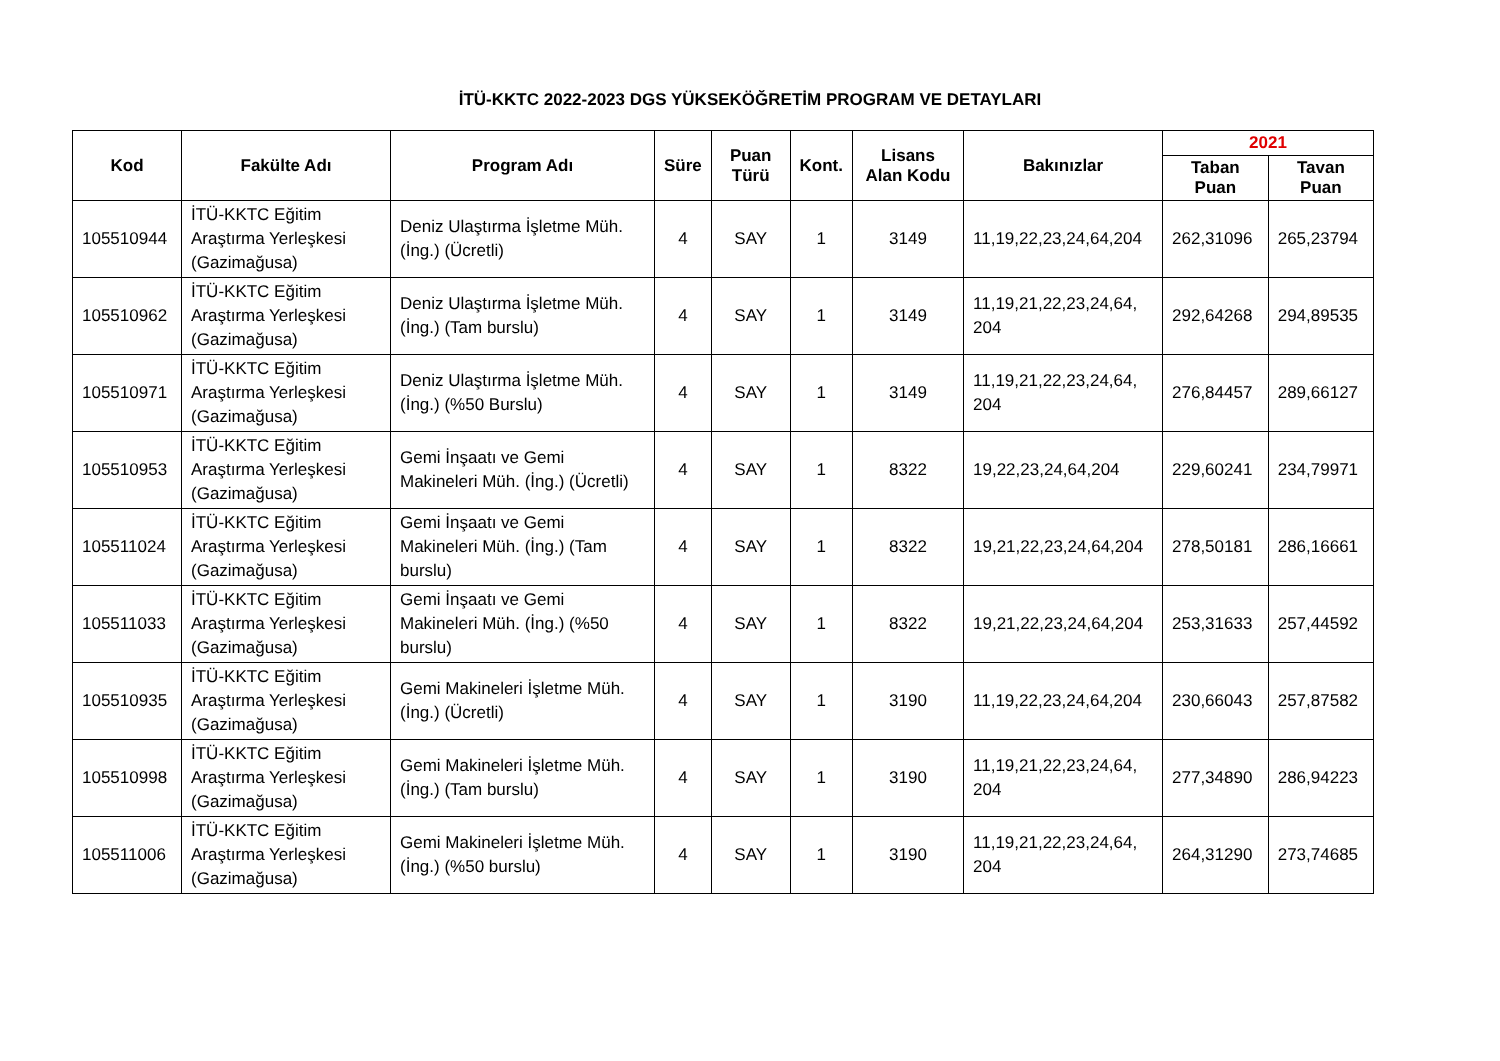İTÜ-KKTC 2022-2023 DGS YÜKSEKÖĞRETİM PROGRAM VE DETAYLARI
| Kod | Fakülte Adı | Program Adı | Süre | Puan Türü | Kont. | Lisans Alan Kodu | Bakınızlar | 2021 | |
| --- | --- | --- | --- | --- | --- | --- | --- | --- | --- |
| | | | | | | | | Taban Puan | Tavan Puan |
| 105510944 | İTÜ-KKTC Eğitim Araştırma Yerleşkesi (Gazimağusa) | Deniz Ulaştırma İşletme Müh. (İng.) (Ücretli) | 4 | SAY | 1 | 3149 | 11,19,22,23,24,64,204 | 262,31096 | 265,23794 |
| 105510962 | İTÜ-KKTC Eğitim Araştırma Yerleşkesi (Gazimağusa) | Deniz Ulaştırma İşletme Müh. (İng.) (Tam burslu) | 4 | SAY | 1 | 3149 | 11,19,21,22,23,24,64, 204 | 292,64268 | 294,89535 |
| 105510971 | İTÜ-KKTC Eğitim Araştırma Yerleşkesi (Gazimağusa) | Deniz Ulaştırma İşletme Müh. (İng.) (%50 Burslu) | 4 | SAY | 1 | 3149 | 11,19,21,22,23,24,64, 204 | 276,84457 | 289,66127 |
| 105510953 | İTÜ-KKTC Eğitim Araştırma Yerleşkesi (Gazimağusa) | Gemi İnşaatı ve Gemi Makineleri Müh. (İng.) (Ücretli) | 4 | SAY | 1 | 8322 | 19,22,23,24,64,204 | 229,60241 | 234,79971 |
| 105511024 | İTÜ-KKTC Eğitim Araştırma Yerleşkesi (Gazimağusa) | Gemi İnşaatı ve Gemi Makineleri Müh. (İng.) (Tam burslu) | 4 | SAY | 1 | 8322 | 19,21,22,23,24,64,204 | 278,50181 | 286,16661 |
| 105511033 | İTÜ-KKTC Eğitim Araştırma Yerleşkesi (Gazimağusa) | Gemi İnşaatı ve Gemi Makineleri Müh. (İng.) (%50 burslu) | 4 | SAY | 1 | 8322 | 19,21,22,23,24,64,204 | 253,31633 | 257,44592 |
| 105510935 | İTÜ-KKTC Eğitim Araştırma Yerleşkesi (Gazimağusa) | Gemi Makineleri İşletme Müh. (İng.) (Ücretli) | 4 | SAY | 1 | 3190 | 11,19,22,23,24,64,204 | 230,66043 | 257,87582 |
| 105510998 | İTÜ-KKTC Eğitim Araştırma Yerleşkesi (Gazimağusa) | Gemi Makineleri İşletme Müh. (İng.) (Tam burslu) | 4 | SAY | 1 | 3190 | 11,19,21,22,23,24,64, 204 | 277,34890 | 286,94223 |
| 105511006 | İTÜ-KKTC Eğitim Araştırma Yerleşkesi (Gazimağusa) | Gemi Makineleri İşletme Müh. (İng.) (%50 burslu) | 4 | SAY | 1 | 3190 | 11,19,21,22,23,24,64, 204 | 264,31290 | 273,74685 |